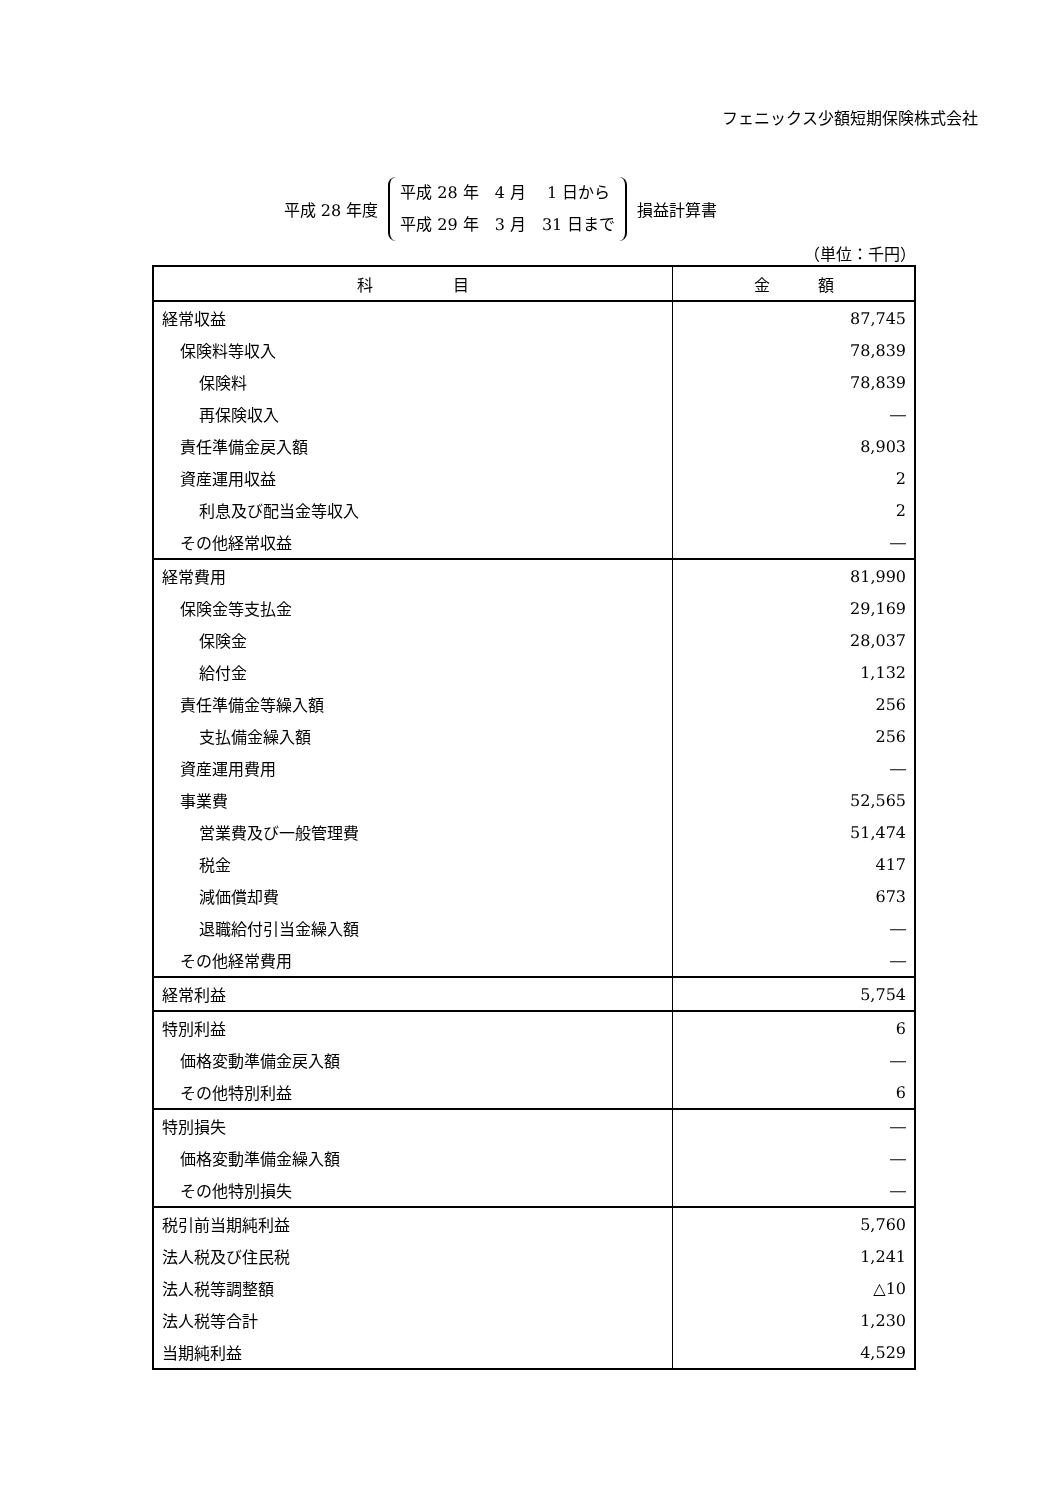フェニックス少額短期保険株式会社
平成 28 年度 平成 28 年　4 月　 1 日から
平成 29 年　3 月　31 日まで 損益計算書
（単位：千円）
| 科 目 | 金 額 |
| --- | --- |
| 経常収益 | 87,745 |
| 保険料等収入 | 78,839 |
| 保険料 | 78,839 |
| 再保険収入 | ― |
| 責任準備金戻入額 | 8,903 |
| 資産運用収益 | 2 |
| 利息及び配当金等収入 | 2 |
| その他経常収益 | ― |
| 経常費用 | 81,990 |
| 保険金等支払金 | 29,169 |
| 保険金 | 28,037 |
| 給付金 | 1,132 |
| 責任準備金等繰入額 | 256 |
| 支払備金繰入額 | 256 |
| 資産運用費用 | ― |
| 事業費 | 52,565 |
| 営業費及び一般管理費 | 51,474 |
| 税金 | 417 |
| 減価償却費 | 673 |
| 退職給付引当金繰入額 | ― |
| その他経常費用 | ― |
| 経常利益 | 5,754 |
| 特別利益 | 6 |
| 価格変動準備金戻入額 | ― |
| その他特別利益 | 6 |
| 特別損失 | ― |
| 価格変動準備金繰入額 | ― |
| その他特別損失 | ― |
| 税引前当期純利益 | 5,760 |
| 法人税及び住民税 | 1,241 |
| 法人税等調整額 | △10 |
| 法人税等合計 | 1,230 |
| 当期純利益 | 4,529 |